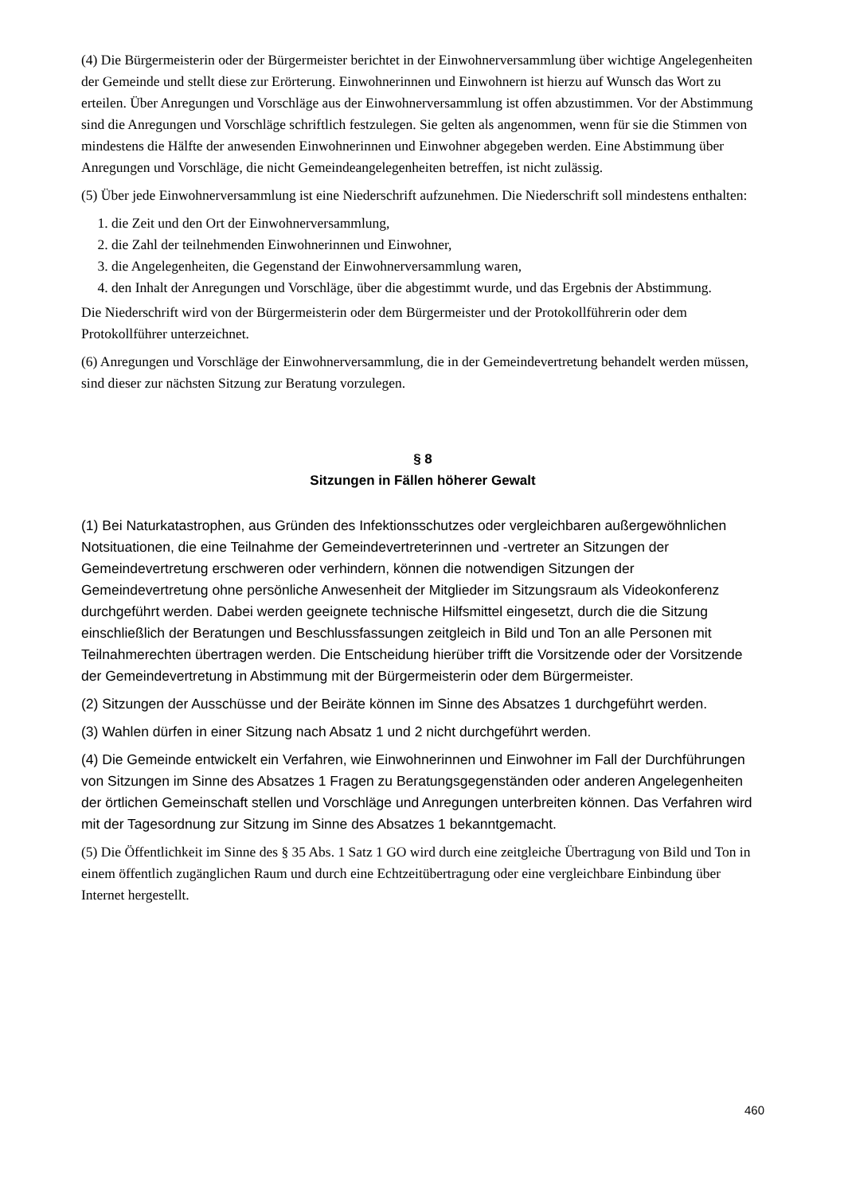(4) Die Bürgermeisterin oder der Bürgermeister berichtet in der Einwohnerversammlung über wichtige Angelegenheiten der Gemeinde und stellt diese zur Erörterung. Einwohnerinnen und Einwohnern ist hierzu auf Wunsch das Wort zu erteilen. Über Anregungen und Vorschläge aus der Einwohnerversammlung ist offen abzustimmen. Vor der Abstimmung sind die Anregungen und Vorschläge schriftlich festzulegen. Sie gelten als angenommen, wenn für sie die Stimmen von mindestens die Hälfte der anwesenden Einwohnerinnen und Einwohner abgegeben werden. Eine Abstimmung über Anregungen und Vorschläge, die nicht Gemeindeangelegenheiten betreffen, ist nicht zulässig.
(5) Über jede Einwohnerversammlung ist eine Niederschrift aufzunehmen. Die Niederschrift soll mindestens enthalten:
1. die Zeit und den Ort der Einwohnerversammlung,
2. die Zahl der teilnehmenden Einwohnerinnen und Einwohner,
3. die Angelegenheiten, die Gegenstand der Einwohnerversammlung waren,
4. den Inhalt der Anregungen und Vorschläge, über die abgestimmt wurde, und das Ergebnis der Abstimmung.
Die Niederschrift wird von der Bürgermeisterin oder dem Bürgermeister und der Protokollführerin oder dem Protokollführer unterzeichnet.
(6) Anregungen und Vorschläge der Einwohnerversammlung, die in der Gemeindevertretung behandelt werden müssen, sind dieser zur nächsten Sitzung zur Beratung vorzulegen.
§ 8
Sitzungen in Fällen höherer Gewalt
(1) Bei Naturkatastrophen, aus Gründen des Infektionsschutzes oder vergleichbaren außergewöhnlichen Notsituationen, die eine Teilnahme der Gemeindevertreterinnen und -vertreter an Sitzungen der Gemeindevertretung erschweren oder verhindern, können die notwendigen Sitzungen der Gemeindevertretung ohne persönliche Anwesenheit der Mitglieder im Sitzungsraum als Videokonferenz durchgeführt werden. Dabei werden geeignete technische Hilfsmittel eingesetzt, durch die die Sitzung einschließlich der Beratungen und Beschlussfassungen zeitgleich in Bild und Ton an alle Personen mit Teilnahmerechten übertragen werden. Die Entscheidung hierüber trifft die Vorsitzende oder der Vorsitzende der Gemeindevertretung in Abstimmung mit der Bürgermeisterin oder dem Bürgermeister.
(2) Sitzungen der Ausschüsse und der Beiräte können im Sinne des Absatzes 1 durchgeführt werden.
(3) Wahlen dürfen in einer Sitzung nach Absatz 1 und 2 nicht durchgeführt werden.
(4) Die Gemeinde entwickelt ein Verfahren, wie Einwohnerinnen und Einwohner im Fall der Durchführungen von Sitzungen im Sinne des Absatzes 1 Fragen zu Beratungsgegenständen oder anderen Angelegenheiten der örtlichen Gemeinschaft stellen und Vorschläge und Anregungen unterbreiten können. Das Verfahren wird mit der Tagesordnung zur Sitzung im Sinne des Absatzes 1 bekanntgemacht.
(5) Die Öffentlichkeit im Sinne des § 35 Abs. 1 Satz 1 GO wird durch eine zeitgleiche Übertragung von Bild und Ton in einem öffentlich zugänglichen Raum und durch eine Echtzeitübertragung oder eine vergleichbare Einbindung über Internet hergestellt.
460